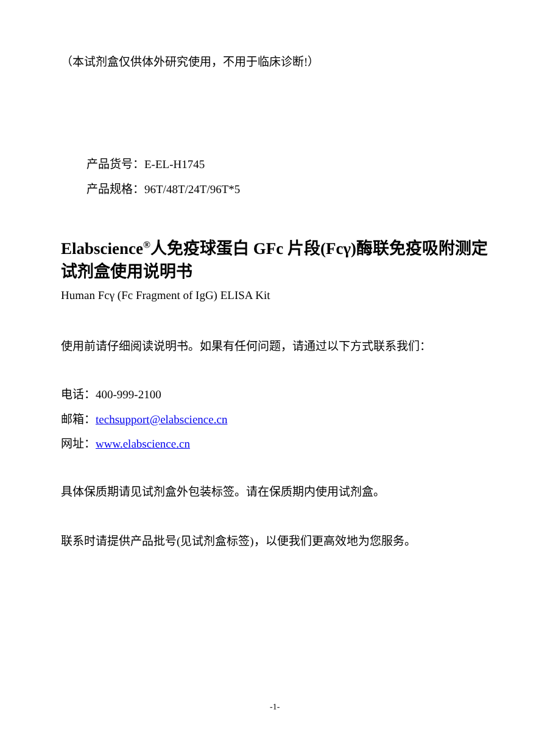（本试剂盒仅供体外研究使用，不用于临床诊断!）
产品货号：E-EL-H1745
产品规格：96T/48T/24T/96T*5
Elabscience<sup>®</sup>人免疫球蛋白 GFc 片段(Fcγ)酶联免疫吸附测定试剂盒使用说明书
Human Fcγ (Fc Fragment of IgG) ELISA Kit
使用前请仔细阅读说明书。如果有任何问题，请通过以下方式联系我们：
电话：400-999-2100
邮箱：techsupport@elabscience.cn
网址：www.elabscience.cn
具体保质期请见试剂盒外包装标签。请在保质期内使用试剂盒。
联系时请提供产品批号(见试剂盒标签)，以便我们更高效地为您服务。
-1-